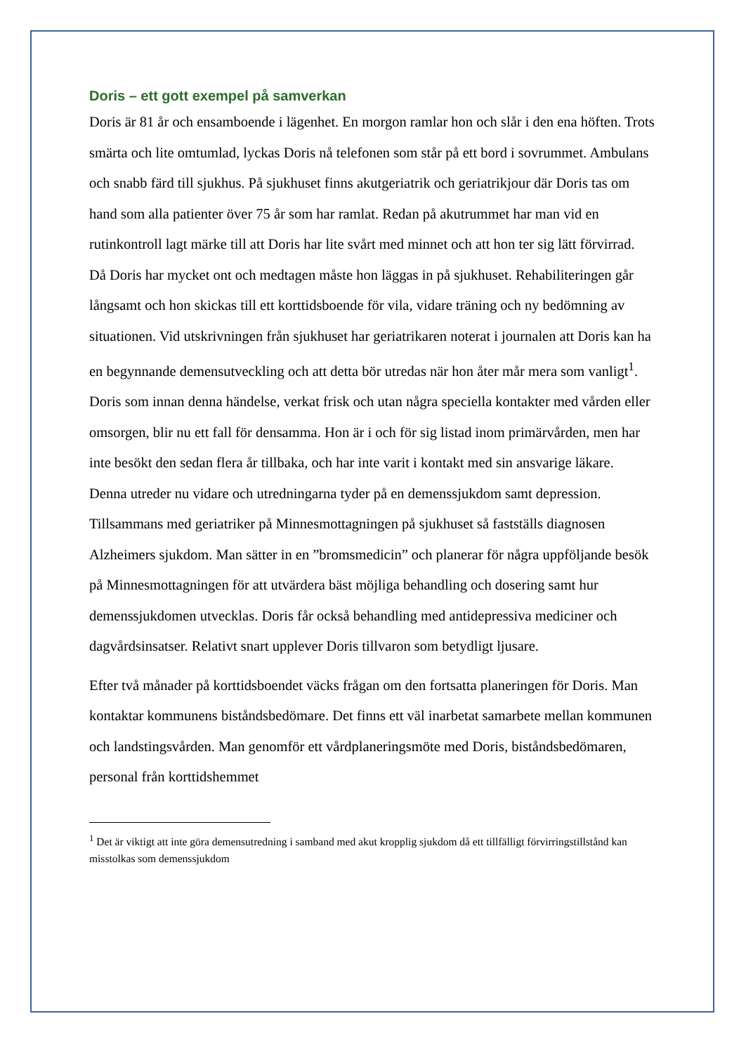Doris – ett gott exempel på samverkan
Doris är 81 år och ensamboende i lägenhet. En morgon ramlar hon och slår i den ena höften. Trots smärta och lite omtumlad, lyckas Doris nå telefonen som står på ett bord i sovrummet. Ambulans och snabb färd till sjukhus. På sjukhuset finns akutgeriatrik och geriatrikjour där Doris tas om hand som alla patienter över 75 år som har ramlat. Redan på akutrummet har man vid en rutinkontroll lagt märke till att Doris har lite svårt med minnet och att hon ter sig lätt förvirrad. Då Doris har mycket ont och medtagen måste hon läggas in på sjukhuset. Rehabiliteringen går långsamt och hon skickas till ett korttidsboende för vila, vidare träning och ny bedömning av situationen. Vid utskrivningen från sjukhuset har geriatrikaren noterat i journalen att Doris kan ha en begynnande demensutveckling och att detta bör utredas när hon åter mår mera som vanligt<sup>1</sup>. Doris som innan denna händelse, verkat frisk och utan några speciella kontakter med vården eller omsorgen, blir nu ett fall för densamma. Hon är i och för sig listad inom primärvården, men har inte besökt den sedan flera år tillbaka, och har inte varit i kontakt med sin ansvarige läkare. Denna utreder nu vidare och utredningarna tyder på en demenssjukdom samt depression. Tillsammans med geriatriker på Minnesmottagningen på sjukhuset så fastställs diagnosen Alzheimers sjukdom. Man sätter in en ”bromsmedicin” och planerar för några uppföljande besök på Minnesmottagningen för att utvärdera bäst möjliga behandling och dosering samt hur demenssjukdomen utvecklas. Doris får också behandling med antidepressiva mediciner och dagvårdsinsatser. Relativt snart upplever Doris tillvaron som betydligt ljusare.
Efter två månader på korttidsboendet väcks frågan om den fortsatta planeringen för Doris. Man kontaktar kommunens biståndsbedömare. Det finns ett väl inarbetat samarbete mellan kommunen och landstingsvården. Man genomför ett vårdplaneringsmöte med Doris, biståndsbedömaren, personal från korttidshemmet
<sup>1</sup> Det är viktigt att inte göra demensutredning i samband med akut kropplig sjukdom då ett tillfälligt förvirringstillstånd kan misstolkas som demenssjukdom